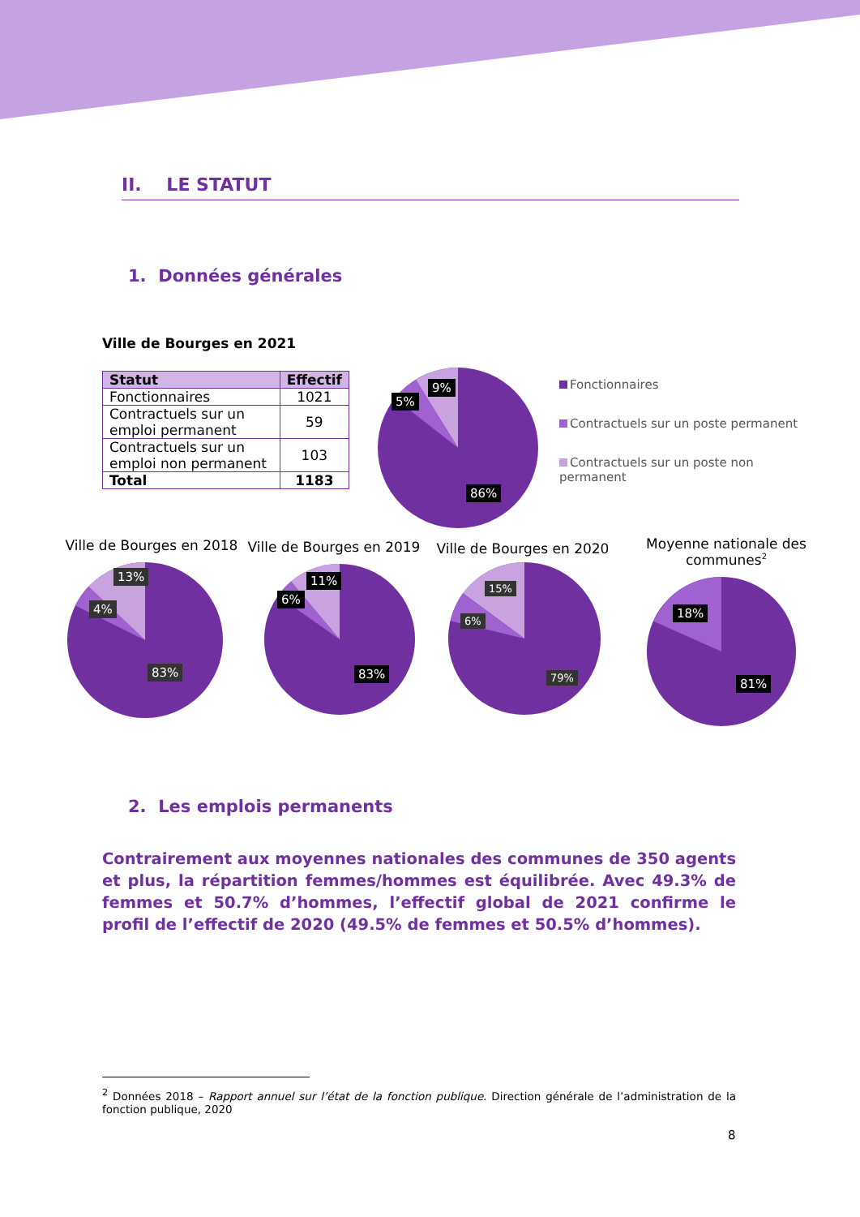II. LE STATUT
1. Données générales
Ville de Bourges en 2021
| Statut | Effectif |
| --- | --- |
| Fonctionnaires | 1021 |
| Contractuels sur un emploi permanent | 59 |
| Contractuels sur un emploi non permanent | 103 |
| Total | 1183 |
9%
5%
86%
Fonctionnaires
Contractuels sur un poste permanent
Contractuels sur un poste non permanent
Ville de Bourges en 2018
Ville de Bourges en 2019
Ville de Bourges en 2020
Moyenne nationale des communes<sup>2</sup>
13%
4%
83%
11%
6%
83%
15%
6%
79%
18%
81%
2. Les emplois permanents
Contrairement aux moyennes nationales des communes de 350 agents et plus, la répartition femmes/hommes est équilibrée. Avec 49.3% de femmes et 50.7% d’hommes, l’effectif global de 2021 confirme le profil de l’effectif de 2020 (49.5% de femmes et 50.5% d’hommes).
<sup>2</sup> Données 2018 – Rapport annuel sur l’état de la fonction publique. Direction générale de l’administration de la fonction publique, 2020
8